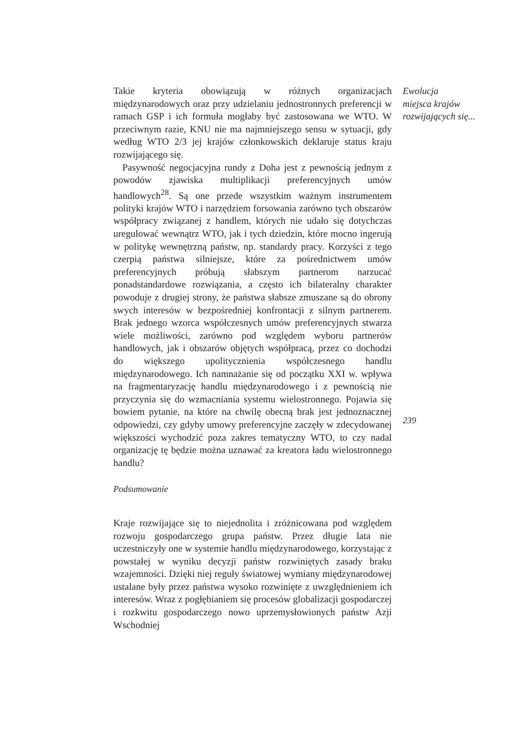Takie kryteria obowiązują w różnych organizacjach międzynarodowych oraz przy udzielaniu jednostronnych preferencji w ramach GSP i ich formuła mogłaby być zastosowana we WTO. W przeciwnym razie, KNU nie ma najmniejszego sensu w sytuacji, gdy według WTO 2/3 jej krajów członkowskich deklaruje status kraju rozwijającego się.
Pasywność negocjacyjna rundy z Doha jest z pewnością jednym z powodów zjawiska multiplikacji preferencyjnych umów handlowych<sup>28</sup>. Są one przede wszystkim ważnym instrumentem polityki krajów WTO i narzędziem forsowania zarówno tych obszarów współpracy związanej z handlem, których nie udało się dotychczas uregulować wewnątrz WTO, jak i tych dziedzin, które mocno ingerują w politykę wewnętrzną państw, np. standardy pracy. Korzyści z tego czerpią państwa silniejsze, które za pośrednictwem umów preferencyjnych próbują słabszym partnerom narzucać ponadstandardowe rozwiązania, a często ich bilateralny charakter powoduje z drugiej strony, że państwa słabsze zmuszane są do obrony swych interesów w bezpośredniej konfrontacji z silnym partnerem. Brak jednego wzorca współczesnych umów preferencyjnych stwarza wiele możliwości, zarówno pod względem wyboru partnerów handlowych, jak i obszarów objętych współpracą, przez co dochodzi do większego upolitycznienia współczesnego handlu międzynarodowego. Ich namnażanie się od początku XXI w. wpływa na fragmentaryzację handlu międzynarodowego i z pewnością nie przyczynia się do wzmacniania systemu wielostronnego. Pojawia się bowiem pytanie, na które na chwilę obecną brak jest jednoznacznej odpowiedzi, czy gdyby umowy preferencyjne zaczęły w zdecydowanej większości wychodzić poza zakres tematyczny WTO, to czy nadal organizację tę będzie można uznawać za kreatora ładu wielostronnego handlu?
Podsumowanie
Kraje rozwijające się to niejednolita i zróżnicowana pod względem rozwoju gospodarczego grupa państw. Przez długie lata nie uczestniczyły one w systemie handlu międzynarodowego, korzystając z powstałej w wyniku decyzji państw rozwiniętych zasady braku wzajemności. Dzięki niej reguły światowej wymiany międzynarodowej ustalane były przez państwa wysoko rozwinięte z uwzględnieniem ich interesów. Wraz z pogłębianiem się procesów globalizacji gospodarczej i rozkwitu gospodarczego nowo uprzemysłowionych państw Azji Wschodniej
Ewolucja
miejsca krajów
rozwijających się...
239